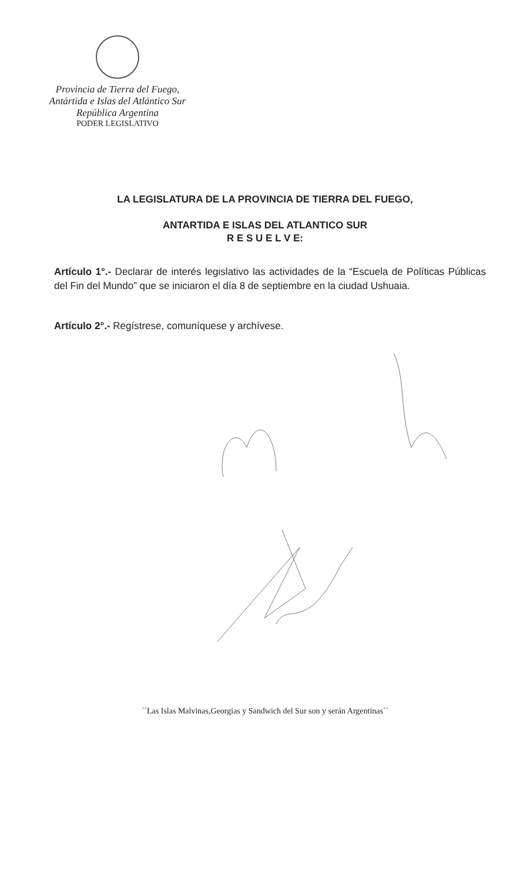Provincia de Tierra del Fuego,
Antártida e Islas del Atlántico Sur
República Argentina
PODER LEGISLATIVO
LA LEGISLATURA DE LA PROVINCIA DE TIERRA DEL FUEGO,
ANTARTIDA E ISLAS DEL ATLANTICO SUR
R E S U E L V E:
Artículo 1°.- Declarar de interés legislativo las actividades de la “Escuela de Políticas Públicas del Fin del Mundo” que se iniciaron el día 8 de septiembre en la ciudad Ushuaia.
Artículo 2°.- Regístrese, comuníquese y archívese.
´´Las Islas Malvinas,Georgias y Sandwich del Sur son y serán Argentinas´´